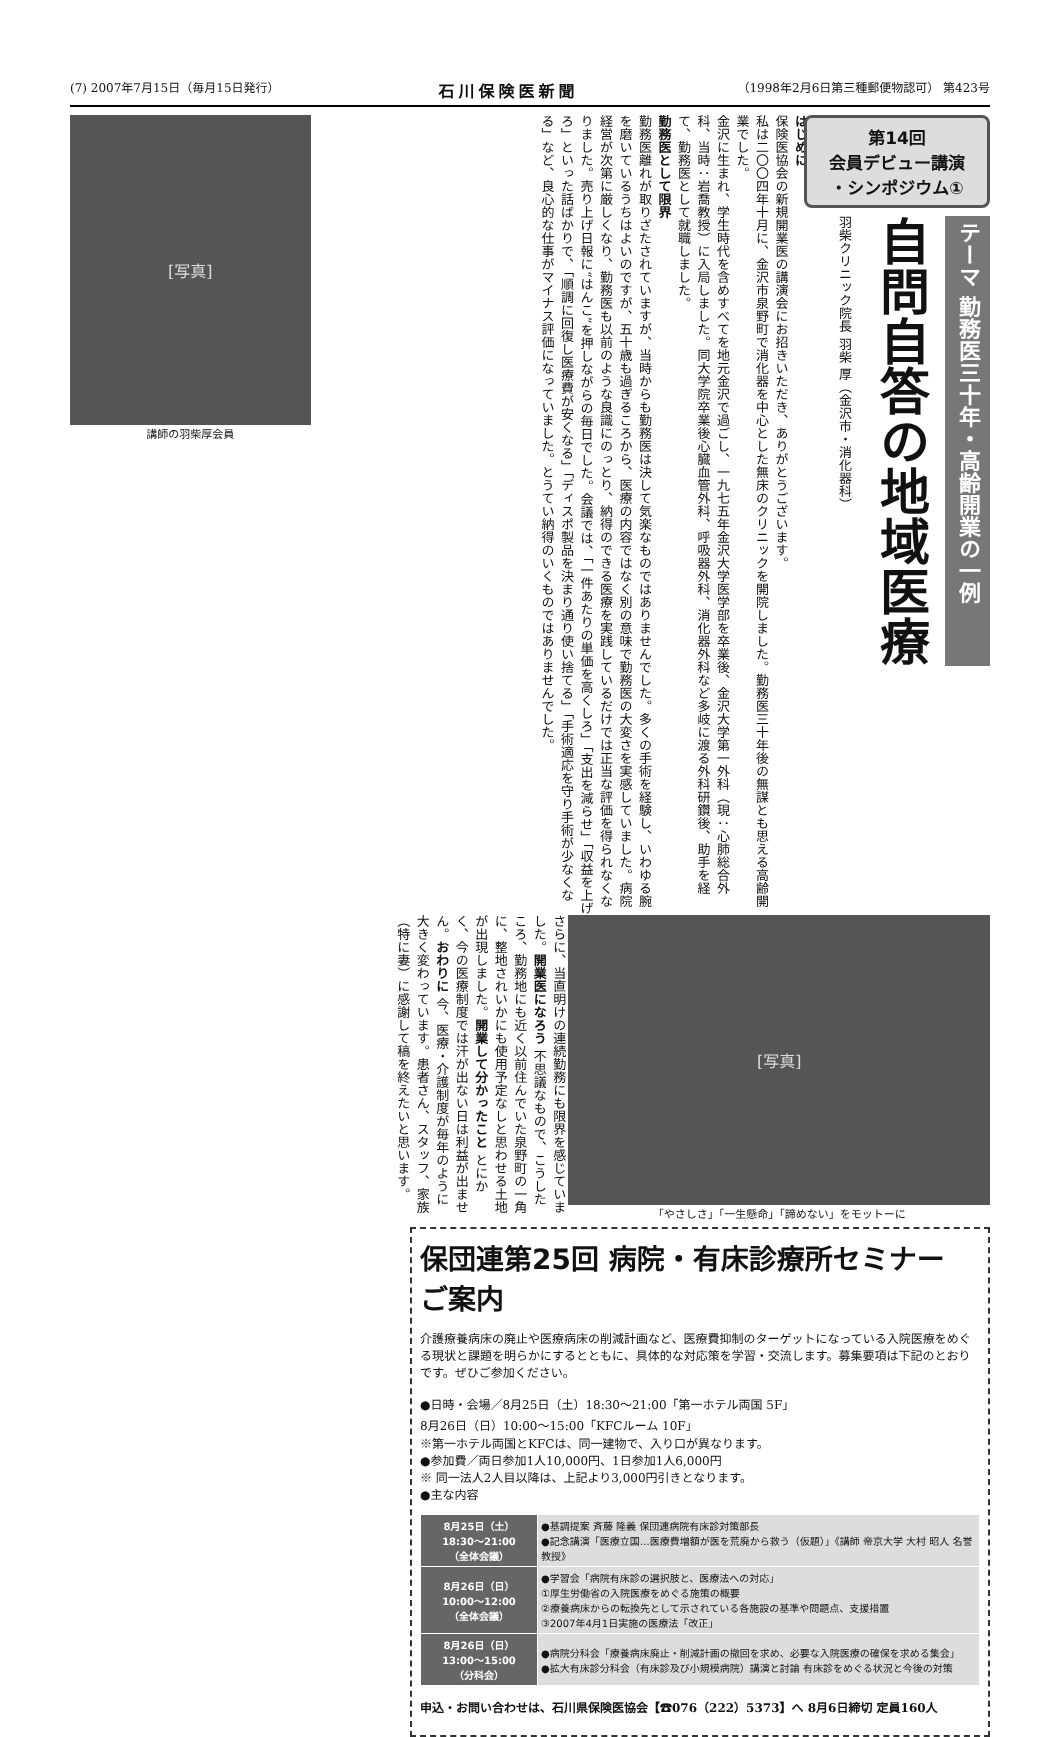(7) 2007年7月15日（毎月15日発行） 石川保険医新聞 （1998年2月6日第三種郵便物認可） 第423号
第14回
会員デビュー講演
・シンポジウム①
テーマ 勤務医三十年・高齢開業の一例
自問自答の地域医療
羽柴クリニック院長 羽柴 厚（金沢市・消化器科）
はじめに
保険医協会の新規開業医の講演会にお招きいただき、ありがとうございます。
私は二〇〇四年十月に、金沢市泉野町で消化器を中心とした無床のクリニックを開院しました。勤務医三十年後の無謀とも思える高齢開業でした。
金沢に生まれ、学生時代を含めすべてを地元金沢で過ごし、一九七五年金沢大学医学部を卒業後、金沢大学第一外科（現：心肺総合外科、当時：岩喬教授）に入局しました。同大学院卒業後心臓血管外科、呼吸器外科、消化器外科など多岐に渡る外科研鑽後、助手を経て、勤務医として就職しました。
勤務医として限界
勤務医離れが取りざたされていますが、当時からも勤務医は決して気楽なものではありませんでした。多くの手術を経験し、いわゆる腕を磨いているうちはよいのですが、五十歳も過ぎるころから、医療の内容ではなく別の意味で勤務医の大変さを実感していました。病院経営が次第に厳しくなり、勤務医も以前のような良識にのっとり、納得のできる医療を実践しているだけでは正当な評価を得られなくなりました。売り上げ日報に“はんこ”を押しながらの毎日でした。会議では、「一件あたりの単価を高くしろ」「支出を減らせ」「収益を上げろ」といった話ばかりで、「順調に回復し医療費が安くなる」「ディスポ製品を決まり通り使い捨てる」「手術適応を守り手術が少なくなる」など、良心的な仕事がマイナス評価になっていました。とうてい納得のいくものではありませんでした。
[写真]
講師の羽柴厚会員
[写真]
「やさしさ」「一生懸命」「諦めない」をモットーに
さらに、当直明けの連続勤務にも限界を感じていました。開業医になろう 不思議なもので、こうしたころ、勤務地にも近く以前住んでいた泉野町の一角に、整地されいかにも使用予定なしと思わせる土地が出現しました。開業して分かったこと とにかく、今の医療制度では汗が出ない日は利益が出ません。おわりに 今、医療・介護制度が毎年のように大きく変わっています。患者さん、スタッフ、家族（特に妻）に感謝して稿を終えたいと思います。
保団連第25回 病院・有床診療所セミナー ご案内
介護療養病床の廃止や医療病床の削減計画など、医療費抑制のターゲットになっている入院医療をめぐる現状と課題を明らかにするとともに、具体的な対応策を学習・交流します。募集要項は下記のとおりです。ぜひご参加ください。
●日時・会場／8月25日（土）18:30〜21:00「第一ホテル両国 5F」
8月26日（日）10:00〜15:00「KFCルーム 10F」
※第一ホテル両国とKFCは、同一建物で、入り口が異なります。
●参加費／両日参加1人10,000円、1日参加1人6,000円
※ 同一法人2人目以降は、上記より3,000円引きとなります。
●主な内容
| 8月25日（土） 18:30〜21:00 （全体会議） | ●基調提案 斉藤 隆義 保団連病院有床診対策部長 ●記念講演「医療立国…医療費増額が医を荒廃から救う（仮題）」《講師 帝京大学 大村 昭人 名誉教授》 |
| 8月26日（日） 10:00〜12:00 （全体会議） | ●学習会「病院有床診の選択肢と、医療法への対応」 ①厚生労働省の入院医療をめぐる施策の概要 ②療養病床からの転換先として示されている各施設の基準や問題点、支援措置 ③2007年4月1日実施の医療法「改正」 |
| 8月26日（日） 13:00〜15:00 （分科会） | ●病院分科会「療養病床廃止・削減計画の撤回を求め、必要な入院医療の確保を求める集会」 ●拡大有床診分科会（有床診及び小規模病院）講演と討論 有床診をめぐる状況と今後の対策 |
申込・お問い合わせは、石川県保険医協会【☎076（222）5373】へ 8月6日締切 定員160人